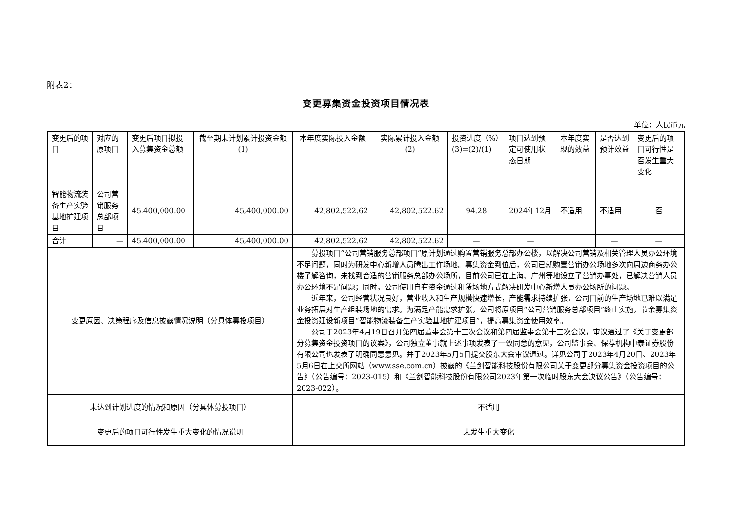附表2：
变更募集资金投资项目情况表
单位：人民币元
| 变更后的项目 | 对应的原项目 | 变更后项目拟投入募集资金总额 | 截至期末计划累计投资金额(1) | 本年度实际投入金额 | 实际累计投入金额(2) | 投资进度（%）(3)=(2)/(1) | 项目达到预定可使用状态日期 | 本年度实现的效益 | 是否达到预计效益 | 变更后的项目可行性是否发生重大变化 |
| --- | --- | --- | --- | --- | --- | --- | --- | --- | --- | --- |
| 智能物流装备生产实验基地扩建项目 | 公司营销服务总部项目 | 45,400,000.00 | 45,400,000.00 | 42,802,522.62 | 42,802,522.62 | 94.28 | 2024年12月 | 不适用 | 不适用 | 否 |
| 合计 | — | 45,400,000.00 | 45,400,000.00 | 42,802,522.62 | 42,802,522.62 | — | — | | — | — |
| 变更原因、决策程序及信息披露情况说明（分具体募投项目） | | | | 募投项目“公司营销服务总部项目”原计划通过购置营销服务总部办公楼，以解决公司营销及相关管理人员办公环境不足问题，同时为研发中心新增人员腾出工作场地。募集资金到位后，公司已就购置营销办公场地多次向周边商务办公楼了解咨询，未找到合适的营销服务总部办公场所，目前公司已在上海、广州等地设立了营销办事处，已解决营销人员办公环境不足问题；同时，公司使用自有资金通过租赁场地方式解决研发中心新增人员办公场所的问题。 近年来，公司经营状况良好，营业收入和生产规模快速增长，产能需求持续扩张，公司目前的生产场地已难以满足业务拓展对生产组装场地的需求。为满足产能需求扩张，公司将原项目“公司营销服务总部项目”终止实施，节余募集资金投资建设新项目“智能物流装备生产实验基地扩建项目”，提高募集资金使用效率。 公司于2023年4月19日召开第四届董事会第十三次会议和第四届监事会第十三次会议，审议通过了《关于变更部分募集资金投资项目的议案》，公司独立董事就上述事项发表了一致同意的意见，公司监事会、保荐机构中泰证券股份有限公司也发表了明确同意意见。并于2023年5月5日提交股东大会审议通过。详见公司于2023年4月20日、2023年5月6日在上交所网站（www.sse.com.cn）披露的《兰剑智能科技股份有限公司关于变更部分募集资金投资项目的公告》（公告编号：2023-015）和《兰剑智能科技股份有限公司2023年第一次临时股东大会决议公告》（公告编号：2023-022）。 | | | | | | |
| 未达到计划进度的情况和原因（分具体募投项目） | | | | 不适用 | | | | | | |
| 变更后的项目可行性发生重大变化的情况说明 | | | | 未发生重大变化 | | | | | | |